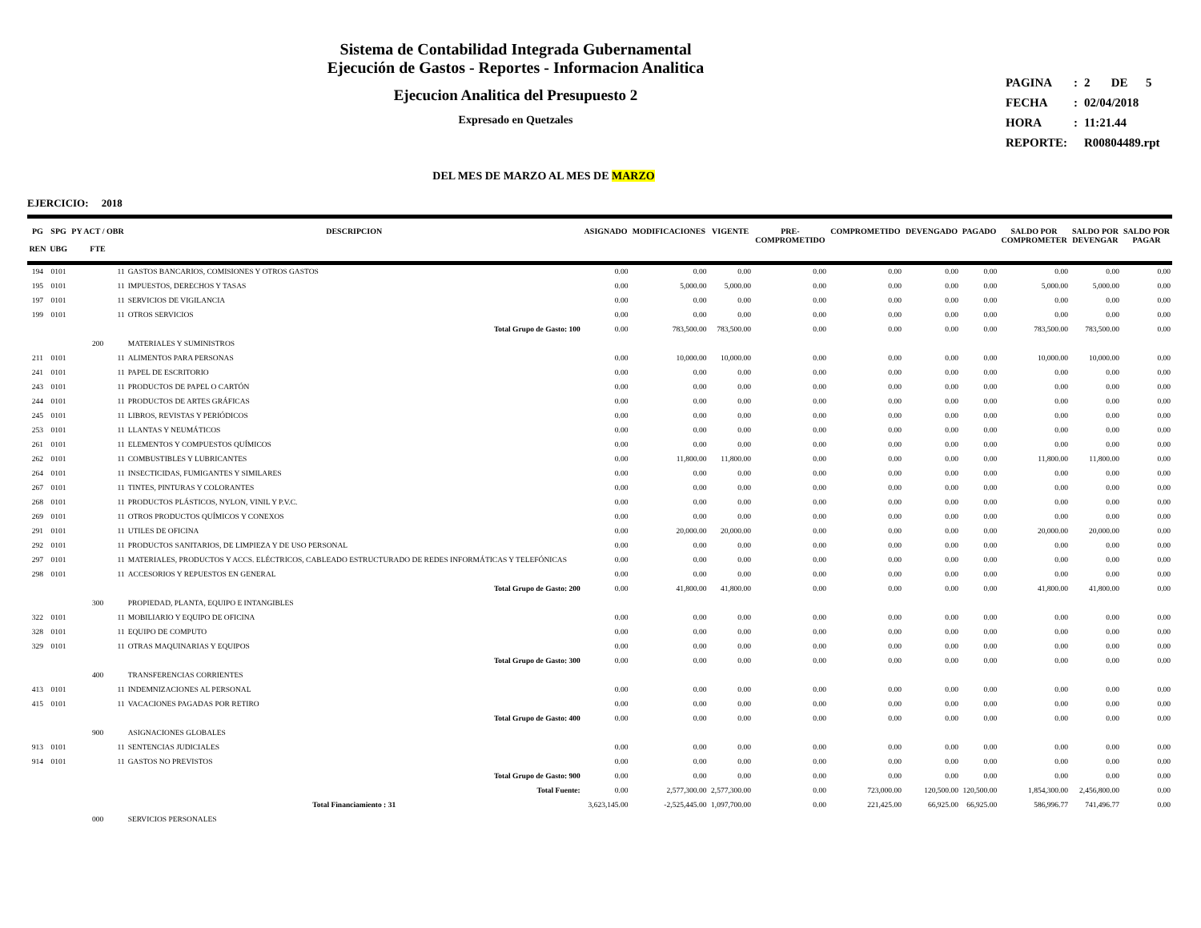Sistema de Contabilidad Integrada Gubernamental
Ejecución de Gastos - Reportes - Informacion Analitica
Ejecucion Analitica del Presupuesto 2
Expresado en Quetzales
| PAGINA | : | 2 DE 5 |
| FECHA | : | 02/04/2018 |
| HORA | : | 11:21.44 |
| REPORTE: | | R00804489.rpt |
DEL MES DE MARZO AL MES DE MARZO
EJERCICIO: 2018
| PG REN | SPG UBG | PY ACT / OBR FTE | DESCRIPCION | ASIGNADO | MODIFICACIONES | VIGENTE | PRE- COMPROMETIDO | COMPROMETIDO | DEVENGADO | PAGADO | SALDO POR COMPROMETER | SALDO POR DEVENGAR | SALDO POR PAGAR |
| --- | --- | --- | --- | --- | --- | --- | --- | --- | --- | --- | --- | --- | --- |
| 194 | 0101 | 11 | GASTOS BANCARIOS, COMISIONES Y OTROS GASTOS | 0.00 | 0.00 | 0.00 | 0.00 | 0.00 | 0.00 | 0.00 | 0.00 | 0.00 | 0.00 |
| 195 | 0101 | 11 | IMPUESTOS, DERECHOS Y TASAS | 0.00 | 5,000.00 | 5,000.00 | 0.00 | 0.00 | 0.00 | 0.00 | 5,000.00 | 5,000.00 | 0.00 |
| 197 | 0101 | 11 | SERVICIOS DE VIGILANCIA | 0.00 | 0.00 | 0.00 | 0.00 | 0.00 | 0.00 | 0.00 | 0.00 | 0.00 | 0.00 |
| 199 | 0101 | 11 | OTROS SERVICIOS | 0.00 | 0.00 | 0.00 | 0.00 | 0.00 | 0.00 | 0.00 | 0.00 | 0.00 | 0.00 |
| | | | Total Grupo de Gasto: 100 | 0.00 | 783,500.00 | 783,500.00 | 0.00 | 0.00 | 0.00 | 0.00 | 783,500.00 | 783,500.00 | 0.00 |
| | | 200 | MATERIALES Y SUMINISTROS | | | | | | | | | | |
| 211 | 0101 | 11 | ALIMENTOS PARA PERSONAS | 0.00 | 10,000.00 | 10,000.00 | 0.00 | 0.00 | 0.00 | 0.00 | 10,000.00 | 10,000.00 | 0.00 |
| 241 | 0101 | 11 | PAPEL DE ESCRITORIO | 0.00 | 0.00 | 0.00 | 0.00 | 0.00 | 0.00 | 0.00 | 0.00 | 0.00 | 0.00 |
| 243 | 0101 | 11 | PRODUCTOS DE PAPEL O CARTÓN | 0.00 | 0.00 | 0.00 | 0.00 | 0.00 | 0.00 | 0.00 | 0.00 | 0.00 | 0.00 |
| 244 | 0101 | 11 | PRODUCTOS DE ARTES GRÁFICAS | 0.00 | 0.00 | 0.00 | 0.00 | 0.00 | 0.00 | 0.00 | 0.00 | 0.00 | 0.00 |
| 245 | 0101 | 11 | LIBROS, REVISTAS Y PERIÓDICOS | 0.00 | 0.00 | 0.00 | 0.00 | 0.00 | 0.00 | 0.00 | 0.00 | 0.00 | 0.00 |
| 253 | 0101 | 11 | LLANTAS Y NEUMÁTICOS | 0.00 | 0.00 | 0.00 | 0.00 | 0.00 | 0.00 | 0.00 | 0.00 | 0.00 | 0.00 |
| 261 | 0101 | 11 | ELEMENTOS Y COMPUESTOS QUÍMICOS | 0.00 | 0.00 | 0.00 | 0.00 | 0.00 | 0.00 | 0.00 | 0.00 | 0.00 | 0.00 |
| 262 | 0101 | 11 | COMBUSTIBLES Y LUBRICANTES | 0.00 | 11,800.00 | 11,800.00 | 0.00 | 0.00 | 0.00 | 0.00 | 11,800.00 | 11,800.00 | 0.00 |
| 264 | 0101 | 11 | INSECTICIDAS, FUMIGANTES Y SIMILARES | 0.00 | 0.00 | 0.00 | 0.00 | 0.00 | 0.00 | 0.00 | 0.00 | 0.00 | 0.00 |
| 267 | 0101 | 11 | TINTES, PINTURAS Y COLORANTES | 0.00 | 0.00 | 0.00 | 0.00 | 0.00 | 0.00 | 0.00 | 0.00 | 0.00 | 0.00 |
| 268 | 0101 | 11 | PRODUCTOS PLÁSTICOS, NYLON, VINIL Y P.V.C. | 0.00 | 0.00 | 0.00 | 0.00 | 0.00 | 0.00 | 0.00 | 0.00 | 0.00 | 0.00 |
| 269 | 0101 | 11 | OTROS PRODUCTOS QUÍMICOS Y CONEXOS | 0.00 | 0.00 | 0.00 | 0.00 | 0.00 | 0.00 | 0.00 | 0.00 | 0.00 | 0.00 |
| 291 | 0101 | 11 | UTILES DE OFICINA | 0.00 | 20,000.00 | 20,000.00 | 0.00 | 0.00 | 0.00 | 0.00 | 20,000.00 | 20,000.00 | 0.00 |
| 292 | 0101 | 11 | PRODUCTOS SANITARIOS, DE LIMPIEZA Y DE USO PERSONAL | 0.00 | 0.00 | 0.00 | 0.00 | 0.00 | 0.00 | 0.00 | 0.00 | 0.00 | 0.00 |
| 297 | 0101 | 11 | MATERIALES, PRODUCTOS Y ACCS. ELÉCTRICOS, CABLEADO ESTRUCTURADO DE REDES INFORMÁTICAS Y TELEFÓNICAS | 0.00 | 0.00 | 0.00 | 0.00 | 0.00 | 0.00 | 0.00 | 0.00 | 0.00 | 0.00 |
| 298 | 0101 | 11 | ACCESORIOS Y REPUESTOS EN GENERAL | 0.00 | 0.00 | 0.00 | 0.00 | 0.00 | 0.00 | 0.00 | 0.00 | 0.00 | 0.00 |
| | | | Total Grupo de Gasto: 200 | 0.00 | 41,800.00 | 41,800.00 | 0.00 | 0.00 | 0.00 | 0.00 | 41,800.00 | 41,800.00 | 0.00 |
| | | 300 | PROPIEDAD, PLANTA, EQUIPO E INTANGIBLES | | | | | | | | | | |
| 322 | 0101 | 11 | MOBILIARIO Y EQUIPO DE OFICINA | 0.00 | 0.00 | 0.00 | 0.00 | 0.00 | 0.00 | 0.00 | 0.00 | 0.00 | 0.00 |
| 328 | 0101 | 11 | EQUIPO DE COMPUTO | 0.00 | 0.00 | 0.00 | 0.00 | 0.00 | 0.00 | 0.00 | 0.00 | 0.00 | 0.00 |
| 329 | 0101 | 11 | OTRAS MAQUINARIAS Y EQUIPOS | 0.00 | 0.00 | 0.00 | 0.00 | 0.00 | 0.00 | 0.00 | 0.00 | 0.00 | 0.00 |
| | | | Total Grupo de Gasto: 300 | 0.00 | 0.00 | 0.00 | 0.00 | 0.00 | 0.00 | 0.00 | 0.00 | 0.00 | 0.00 |
| | | 400 | TRANSFERENCIAS CORRIENTES | | | | | | | | | | |
| 413 | 0101 | 11 | INDEMNIZACIONES AL PERSONAL | 0.00 | 0.00 | 0.00 | 0.00 | 0.00 | 0.00 | 0.00 | 0.00 | 0.00 | 0.00 |
| 415 | 0101 | 11 | VACACIONES PAGADAS POR RETIRO | 0.00 | 0.00 | 0.00 | 0.00 | 0.00 | 0.00 | 0.00 | 0.00 | 0.00 | 0.00 |
| | | | Total Grupo de Gasto: 400 | 0.00 | 0.00 | 0.00 | 0.00 | 0.00 | 0.00 | 0.00 | 0.00 | 0.00 | 0.00 |
| | | 900 | ASIGNACIONES GLOBALES | | | | | | | | | | |
| 913 | 0101 | 11 | SENTENCIAS JUDICIALES | 0.00 | 0.00 | 0.00 | 0.00 | 0.00 | 0.00 | 0.00 | 0.00 | 0.00 | 0.00 |
| 914 | 0101 | 11 | GASTOS NO PREVISTOS | 0.00 | 0.00 | 0.00 | 0.00 | 0.00 | 0.00 | 0.00 | 0.00 | 0.00 | 0.00 |
| | | | Total Grupo de Gasto: 900 | 0.00 | 0.00 | 0.00 | 0.00 | 0.00 | 0.00 | 0.00 | 0.00 | 0.00 | 0.00 |
| | | | Total Fuente: | 0.00 | 2,577,300.00 | 2,577,300.00 | 0.00 | 723,000.00 | 120,500.00 | 120,500.00 | 1,854,300.00 | 2,456,800.00 | 0.00 |
| | | | Total Financiamiento : 31 | 3,623,145.00 | -2,525,445.00 | 1,097,700.00 | 0.00 | 221,425.00 | 66,925.00 | 66,925.00 | 586,996.77 | 741,496.77 | 0.00 |
| | | 000 | SERVICIOS PERSONALES | | | | | | | | | | |